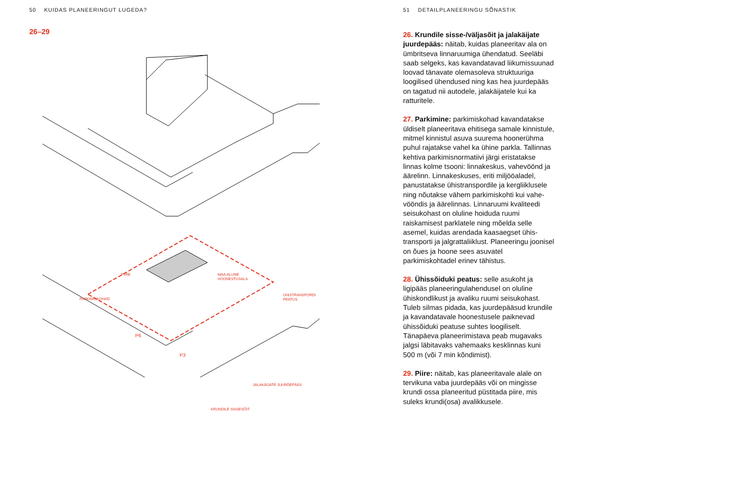50 KUIDAS PLANEERINGUT LUGEDA?
26–29
PIIRE
MAA-ALUNE
HOONESTUSALA
PARKIMISKOHAD
ÜHISTRANSPORDI
PEATUS
P6
P3
JALAKÄIJATE JUURDEPÄÄS
KRUNDILE SISSESÕIT
51 DETAILPLANEERINGU SÕNASTIK
26. Krundile sisse-/väljasõit ja jalakäijate juurdepääs: näitab, kuidas planeeritav ala on ümbritseva linnaruumiga ühendatud. Seeläbi saab selgeks, kas kavandatavad liikumissuunad loovad tänavate olemas­oleva struktuuriga loogilised ühendused ning kas hea juurdepääs on tagatud nii autodele, jalakäijatele kui ka ratturitele.
27. Parkimine: parkimiskohad kavanda­takse üldiselt planeeritava ehitisega samale kinnistule, mitmel kinnistul asuva suurema hoonerühma puhul rajatakse vahel ka ühine parkla. Tallinnas kehtiva parkimis­normatiivi järgi eristatakse linnas kolme tsooni: linnakeskus, vahevöönd ja äärelinn. Linnakeskuses, eriti miljööaladel, panusta­takse ühistranspordile ja kergliiklusele ning nõutakse vähem parkimiskohti kui vahe­vööndis ja äärelinnas. Linnaruumi kvaliteedi seisukohast on oluline hoiduda ruumi raiskamisest parklatele ning mõelda selle asemel, kuidas arendada kaasaegset ühis­transporti ja jalgrattaliiklust. Planeeringu joonisel on õues ja hoone sees asuvatel parkimiskohtadel erinev tähistus.
28. Ühissõiduki peatus: selle asukoht ja ligipääs planeeringulahendusel on oluline ühiskondlikust ja avaliku ruumi seisukohast. Tuleb silmas pidada, kas juurdepääsud krundile ja kavandatavale hoonestusele paiknevad ühissõiduki peatuse suhtes loogiliselt. Tänapäeva planeerimistava peab mugavaks jalgsi läbitavaks vahemaaks kesk­linnas kuni 500 m (või 7 min kõndimist).
29. Piire: näitab, kas planeeritavale alale on tervikuna vaba juurdepääs või on mingisse krundi ossa planeeritud püstitada piire, mis suleks krundi(osa) avalikkusele.